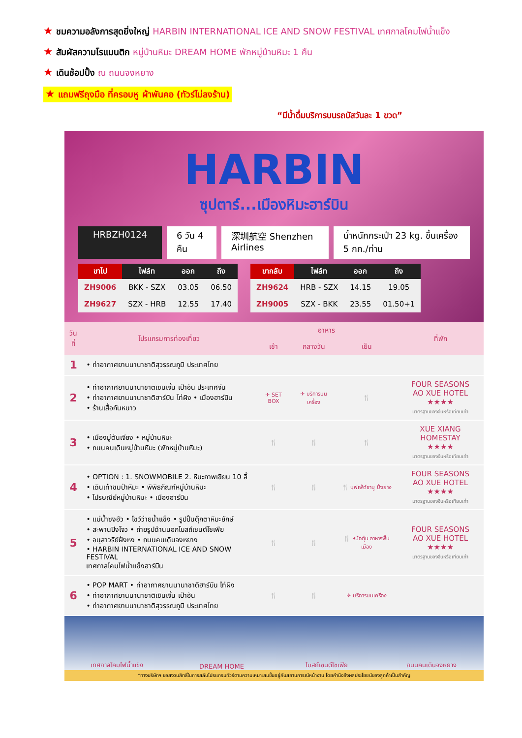★ ชมความอลังการสุดยิ่งใหญ่ HARBIN INTERNATIONAL ICE AND SNOW FESTIVAL เทศกาลโคมไฟน้ำแข็ง
★ สัมผัสความโรแมนติก หมู่บ้านหิมะ DREAM HOME พักหมู่บ้านหิมะ 1 คืน
★ เดินช้อปปิ้ง ณ ถนนจงหยาง
★ แถมฟรีถุงมือ ที่ครอบหู ผ้าพันคอ (ทัวร์ไม่ลงร้าน)
“มีน้ำดื่มบริการบนรถบัสวันละ 1 ขวด”
HARBIN
ซุปตาร์...เมืองหิมะฮาร์บิน
HRBZH0124 6 วัน 4 คืน 深圳航空 Shenzhen Airlines น้ำหนักกระเป๋า 23 kg. ขึ้นเครื่อง 5 กก./ท่าน
| ขาไป | ไฟล์ท | ออก | ถึง |
| --- | --- | --- | --- |
| ZH9006 | BKK - SZX | 03.05 | 06.50 |
| ZH9627 | SZX - HRB | 12.55 | 17.40 |
| ขากลับ | ไฟล์ท | ออก | ถึง |
| --- | --- | --- | --- |
| ZH9624 | HRB - SZX | 14.15 | 19.05 |
| ZH9005 | SZX - BKK | 23.55 | 01.50+1 |
| วันที่ | โปรแกรมการท่องเที่ยว | อาหาร | | | ที่พัก |
| --- | --- | --- | --- | --- | --- |
| | | เช้า | กลางวัน | เย็น | |
| 1 | • ท่าอากาศยานนานาชาติสุวรรณภูมิ ประเทศไทย | | | | |
| 2 | • ท่าอากาศยานนานาชาติเซินเจิ้น เป่าอัน ประเทศจีน • ท่าอากาศยานนานาชาติฮาร์บิน ไท่ผิง • เมืองฮาร์บิน • ร้านเสื้อกันหนาว | ✈ SET BOX | ✈ บริการบนเครื่อง | 🍴 | FOUR SEASONS AO XUE HOTEL ★★★★ มาตรฐานของจีนหรือเทียบเท่า |
| 3 | • เมืองมู่ตันเจียง • หมู่บ้านหิมะ • ถนนคนเดินหมู่บ้านหิมะ (พักหมู่บ้านหิมะ) | 🍴 | 🍴 | 🍴 | XUE XIANG HOMESTAY ★★★★ มาตรฐานของจีนหรือเทียบเท่า |
| 4 | • OPTION : 1. SNOWMOBILE 2. หิมะภาพเขียน 10 ลี้ • เดินเท้าชมป่าหิมะ • พิพิธภัณฑ์หมู่บ้านหิมะ • ไปรษณีย์หมู่บ้านหิมะ • เมืองฮาร์บิน | 🍴 | 🍴 | 🍴 บุฟเฟ่ต์ชาบู ปิ้งย่าง | FOUR SEASONS AO XUE HOTEL ★★★★ มาตรฐานของจีนหรือเทียบเท่า |
| 5 | • แม่น้ำซงฮัว • โชว์ว่ายน้ำแข็ง • รูปปั้นตุ๊กตาหิมะยักษ์ • สะพานปิงโจว • ถ่ายรูปด้านนอกโบสถ์เซนต์โซเฟีย • อนุสาวรีย์ฝั่งหง • ถนนคนเดินจงหยาง • HARBIN INTERNATIONAL ICE AND SNOW FESTIVAL เทศกาลโคมไฟน้ำแข็งฮาร์บิน | 🍴 | 🍴 | 🍴 หม้อตุ๋น อาหารพื้นเมือง | FOUR SEASONS AO XUE HOTEL ★★★★ มาตรฐานของจีนหรือเทียบเท่า |
| 6 | • POP MART • ท่าอากาศยานนานาชาติฮาร์บิน ไท่ผิง • ท่าอากาศยานนานาชาติเซินเจิ้น เป่าอัน • ท่าอากาศยานนานาชาติสุวรรณภูมิ ประเทศไทย | 🍴 | 🍴 | ✈ บริการบนเครื่อง | |
เทศกาลโคมไฟน้ำแข็ง DREAM HOME โบสถ์เซนต์โซเฟีย ถนนคนเดินจงหยาง
*ทางบริษัทฯ ขอสงวนสิทธิ์ในการสลับโปรแกรมทัวร์ตามความเหมาะสมขึ้นอยู่กับสถานการณ์หน้างาน โดยคำนึงถึงผลประโยชน์ของลูกค้าเป็นสำคัญ